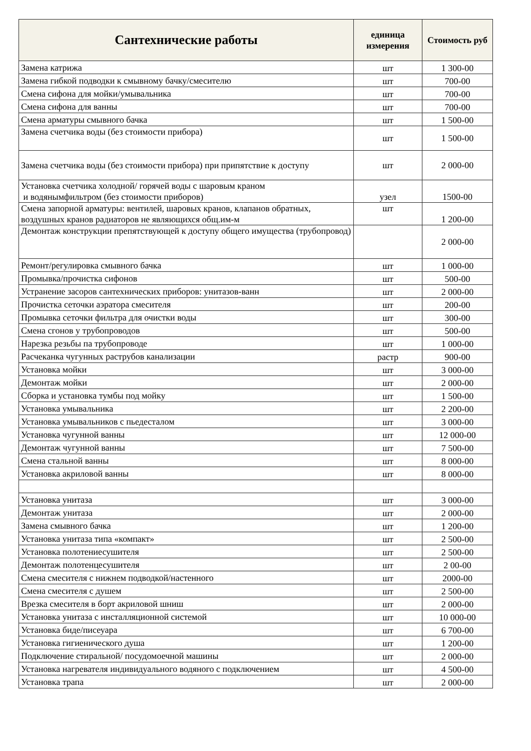| Сантехнические работы | единица измерения | Стоимость руб |
| --- | --- | --- |
| Замена катрижа | шт | 1 300-00 |
| Замена гибкой подводки к смывному бачку/смесителю | шт | 700-00 |
| Смена сифона для мойки/умывальника | шт | 700-00 |
| Смена сифона для ванны | шт | 700-00 |
| Смена арматуры смывного бачка | шт | 1 500-00 |
| Замена счетчика воды (без стоимости прибора) | шт | 1 500-00 |
| Замена счетчика воды (без стоимости прибора) при припятствие к доступу | шт | 2 000-00 |
| Установка счетчика холодной/ горячей воды с шаровым краном и водянымфильтром (без стоимости приборов) | узел | 1500-00 |
| Смена запорной арматуры: вентилей, шаровых кранов, клапанов обратных, воздушных кранов радиаторов не являющихся общ.им-м | шт | 1 200-00 |
| Демонтаж конструкции препятствующей к доступу общего имущества (трубопровод) | | 2 000-00 |
| Ремонт/регулировка смывного бачка | шт | 1 000-00 |
| Промывка/прочистка сифонов | шт | 500-00 |
| Устранение засоров сантехнических приборов: унитазов-ванн | шт | 2 000-00 |
| Прочистка сеточки аэратора смесителя | шт | 200-00 |
| Промывка сеточки фильтра для очистки воды | шт | 300-00 |
| Смена сгонов у трубопроводов | шт | 500-00 |
| Нарезка резьбы па трубопроводе | шт | 1 000-00 |
| Расчеканка чугунных раструбов канализации | растр | 900-00 |
| Установка мойки | шт | 3 000-00 |
| Демонтаж мойки | шт | 2 000-00 |
| Сборка и установка тумбы под мойку | шт | 1 500-00 |
| Установка умывальника | шт | 2 200-00 |
| Установка умывальников с пьедесталом | шт | 3 000-00 |
| Установка чугунной ванны | шт | 12 000-00 |
| Демонтаж чугунной ванны | шт | 7 500-00 |
| Смена стальной ванны | шт | 8 000-00 |
| Установка акриловой ванны | шт | 8 000-00 |
| Установка унитаза | шт | 3 000-00 |
| Демонтаж унитаза | шт | 2 000-00 |
| Замена смывного бачка | шт | 1 200-00 |
| Установка унитаза типа «компакт» | шт | 2 500-00 |
| Установка полотениесушителя | шт | 2 500-00 |
| Демонтаж полотенцесушителя | шт | 2 00-00 |
| Смена смесителя с нижнем подводкой/настенного | шт | 2000-00 |
| Смена смесителя с душем | шт | 2 500-00 |
| Врезка смесителя в борт акриловой шниш | шт | 2 000-00 |
| Установка унитаза с инсталляционной системой | шт | 10 000-00 |
| Установка биде/писеуара | шт | 6 700-00 |
| Установка гигиенического душа | шт | 1 200-00 |
| Подключение стиральной/ посудомоечной машины | шт | 2 000-00 |
| Установка нагревателя индивидуального водяного с подключением | шт | 4 500-00 |
| Установка трапа | шт | 2 000-00 |